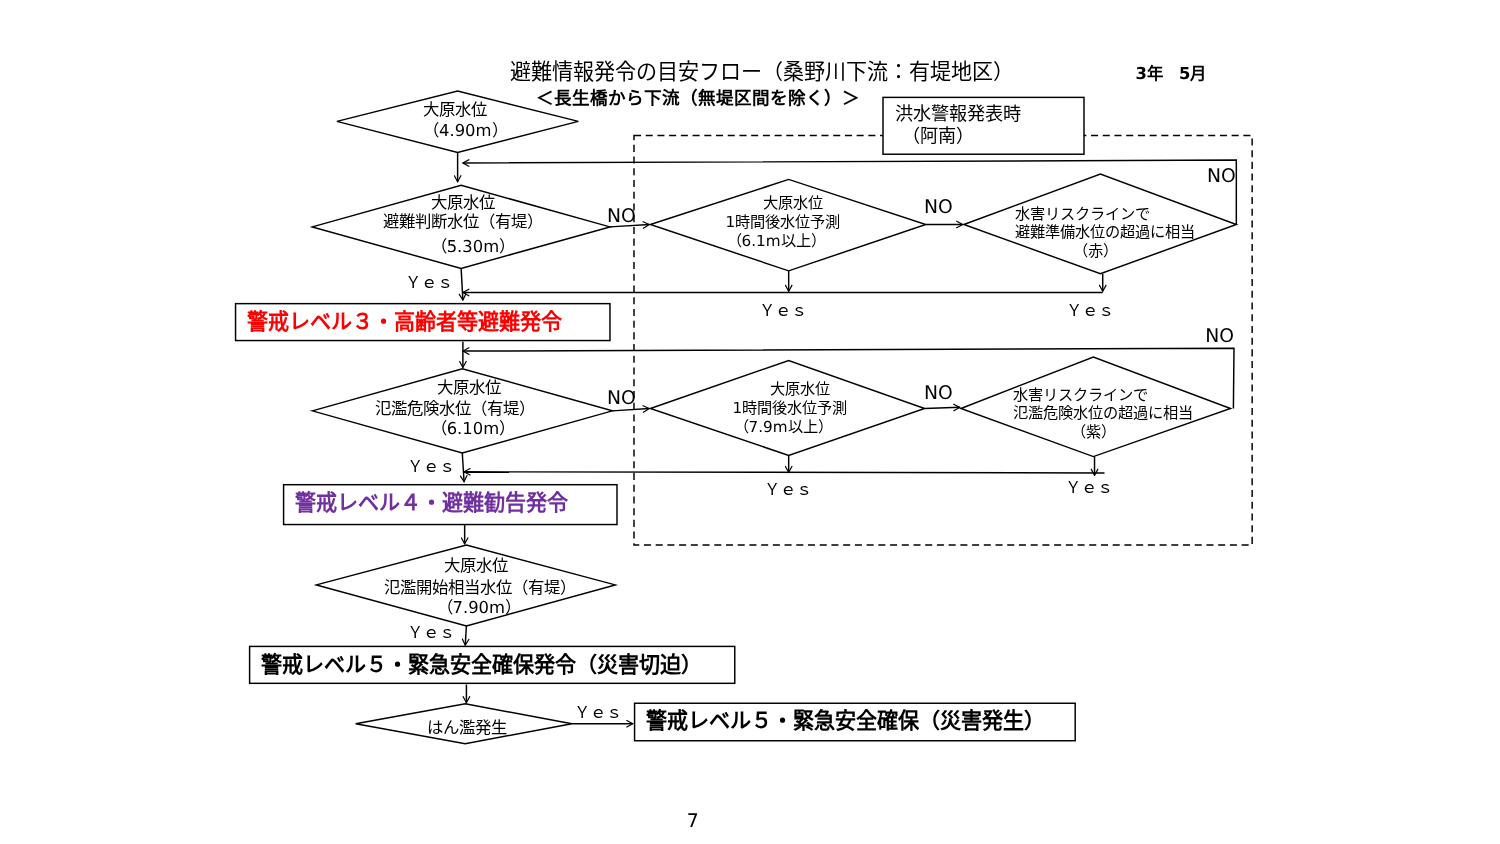避難情報発令の目安フロー（桑野川下流：有堤地区）
3年　5月
＜長生橋から下流（無堤区間を除く）＞
洪水警報発表時
（阿南）
大原水位
（4.90m）
大原水位
避難判断水位（有堤）
（5.30m）
NO
大原水位
1時間後水位予測
（6.1m以上）
NO
水害リスクラインで
避難準備水位の超過に相当
（赤）
NO
Ｙｅｓ
Ｙｅｓ
Ｙｅｓ
警戒レベル３・高齢者等避難発令
NO
大原水位
氾濫危険水位（有堤）
（6.10m）
NO
大原水位
1時間後水位予測
（7.9m以上）
NO
水害リスクラインで
氾濫危険水位の超過に相当
（紫）
Ｙｅｓ
Ｙｅｓ
Ｙｅｓ
警戒レベル４・避難勧告発令
大原水位
氾濫開始相当水位（有堤）
（7.90m）
Ｙｅｓ
警戒レベル５・緊急安全確保発令（災害切迫）
Ｙｅｓ
はん濫発生
警戒レベル５・緊急安全確保（災害発生）
7